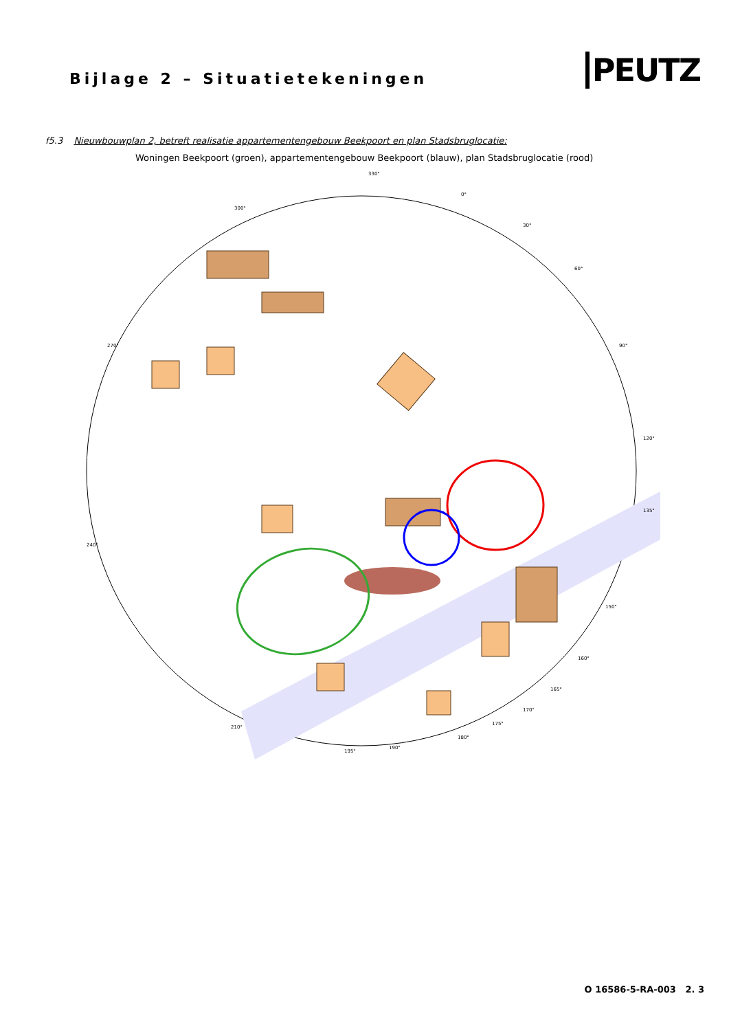Bijlage 2 – Situatietekeningen
PEUTZ
f5.3 Nieuwbouwplan 2, betreft realisatie appartementengebouw Beekpoort en plan Stadsbruglocatie:
Woningen Beekpoort (groen), appartementengebouw Beekpoort (blauw), plan Stadsbruglocatie (rood)
330°
0°
300°
30°
60°
270°
90°
120°
135°
240°
150°
160°
165°
170°
175°
180°
190°
195°
210°
O 16586-5-RA-003 2. 3